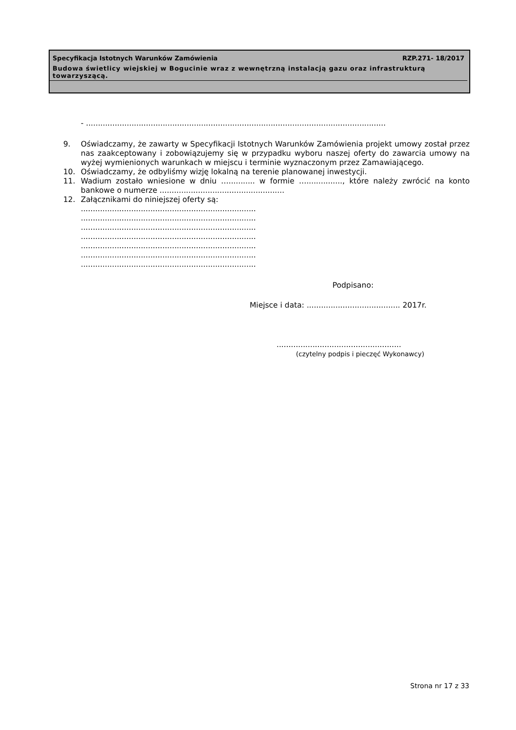Specyfikacja Istotnych Warunków Zamówienia RZP.271- 18/2017
Budowa świetlicy wiejskiej w Bogucinie wraz z wewnętrzną instalacją gazu oraz infrastrukturą towarzyszącą.
- .............................................................................................................................
9. Oświadczamy, że zawarty w Specyfikacji Istotnych Warunków Zamówienia projekt umowy został przez nas zaakceptowany i zobowiązujemy się w przypadku wyboru naszej oferty do zawarcia umowy na wyżej wymienionych warunkach w miejscu i terminie wyznaczonym przez Zamawiającego.
10. Oświadczamy, że odbyliśmy wizję lokalną na terenie planowanej inwestycji.
11. Wadium zostało wniesione w dniu …........... w formie …..............., które należy zwrócić na konto bankowe o numerze ....................................................
12. Załącznikami do niniejszej oferty są:
.........................................................................
.........................................................................
.........................................................................
.........................................................................
.........................................................................
.........................................................................
.........................................................................
Podpisano:
Miejsce i data: ....................................... 2017r.
....................................................
(czytelny podpis i pieczęć Wykonawcy)
Strona nr 17 z 33